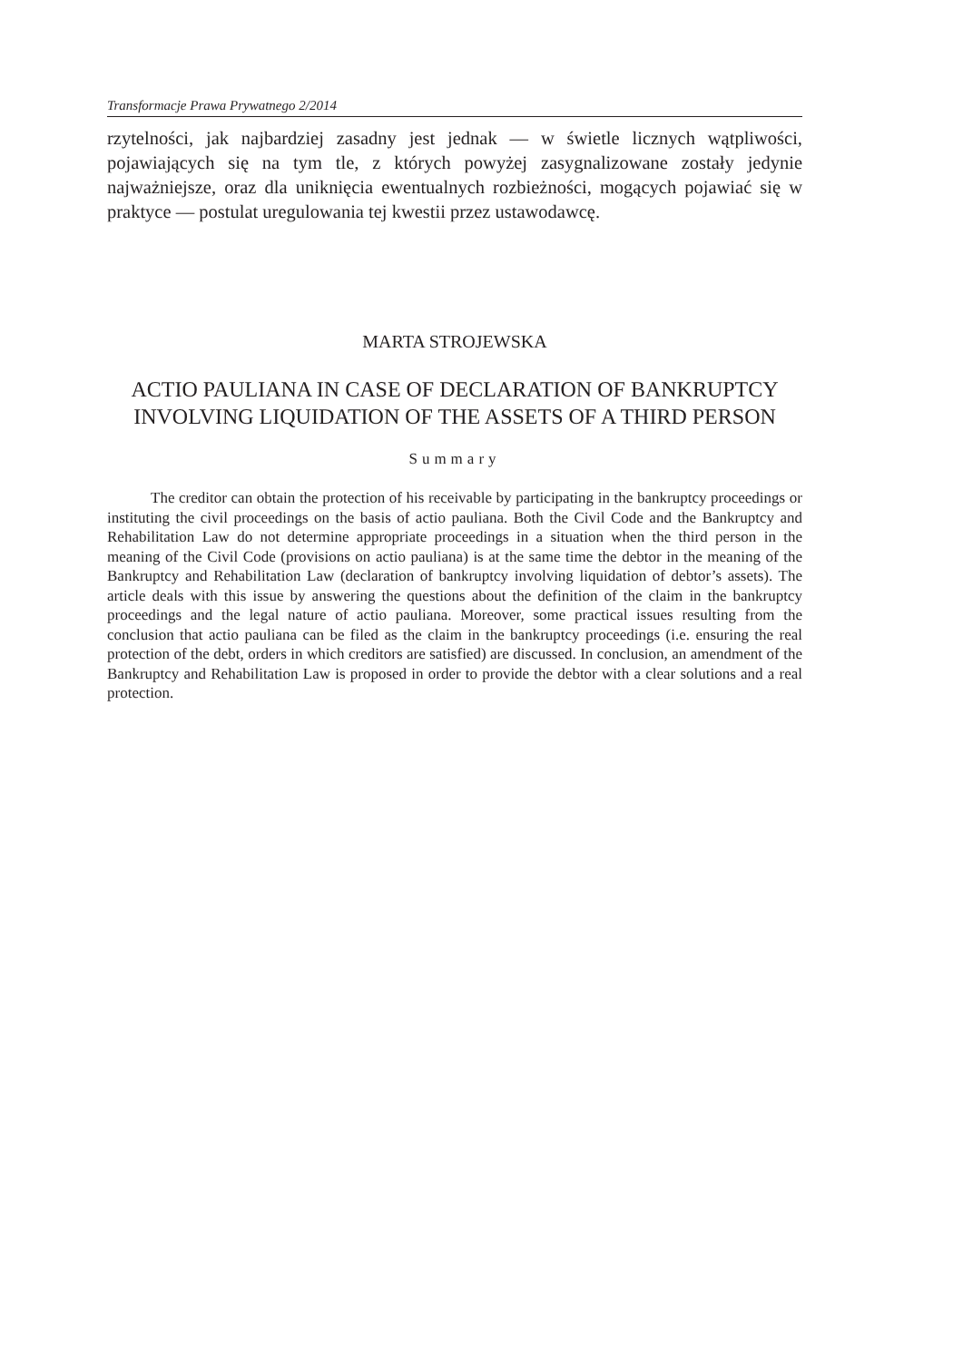Transformacje Prawa Prywatnego 2/2014
rzytelności, jak najbardziej zasadny jest jednak — w świetle licznych wątpliwości, pojawiających się na tym tle, z których powyżej zasygnalizowane zostały jedynie najważniejsze, oraz dla uniknięcia ewentualnych rozbieżności, mogących pojawiać się w praktyce — postulat uregulowania tej kwestii przez ustawodawcę.
MARTA STROJEWSKA
ACTIO PAULIANA IN CASE OF DECLARATION OF BANKRUPTCY
INVOLVING LIQUIDATION OF THE ASSETS OF A THIRD PERSON
Summary
The creditor can obtain the protection of his receivable by participating in the bankruptcy proceedings or instituting the civil proceedings on the basis of actio pauliana. Both the Civil Code and the Bankruptcy and Rehabilitation Law do not determine appropriate proceedings in a situation when the third person in the meaning of the Civil Code (provisions on actio pauliana) is at the same time the debtor in the meaning of the Bankruptcy and Rehabilitation Law (declaration of bankruptcy involving liquidation of debtor’s assets). The article deals with this issue by answering the questions about the definition of the claim in the bankruptcy proceedings and the legal nature of actio pauliana. Moreover, some practical issues resulting from the conclusion that actio pauliana can be filed as the claim in the bankruptcy proceedings (i.e. ensuring the real protection of the debt, orders in which creditors are satisfied) are discussed. In conclusion, an amendment of the Bankruptcy and Rehabilitation Law is proposed in order to provide the debtor with a clear solutions and a real protection.